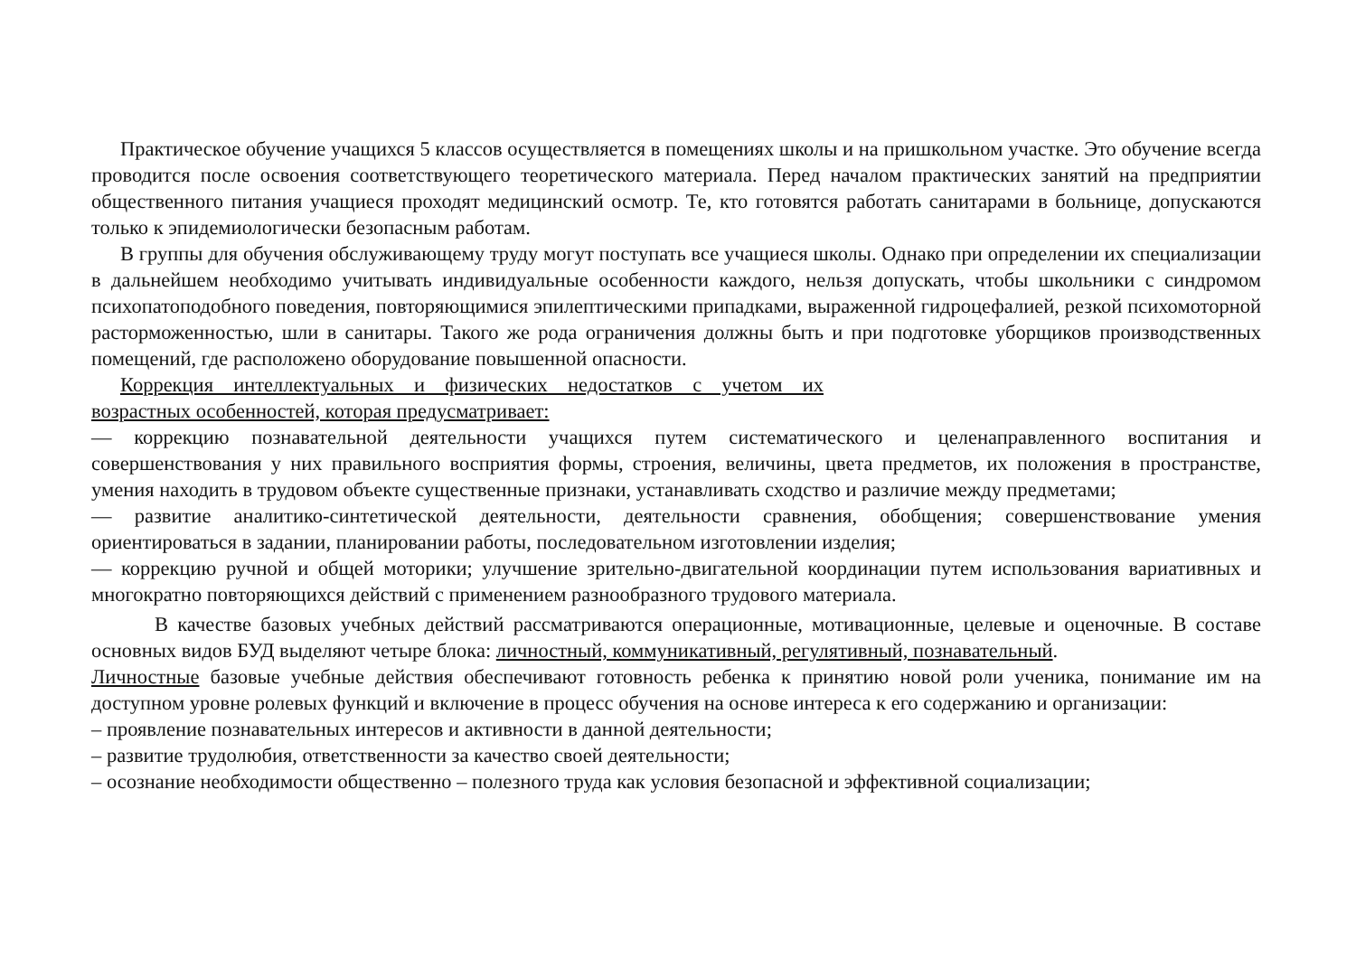Практическое обучение учащихся 5 классов осуществляется в помещениях школы и на пришкольном участке. Это обучение всегда проводится после освоения соответствующего теоретического материала. Перед началом практических занятий на предприятии общественного питания учащиеся проходят медицинский осмотр. Те, кто готовятся работать санитарами в больнице, допускаются только к эпидемиологически безопасным работам.
В группы для обучения обслуживающему труду могут поступать все учащиеся школы. Однако при определении их специализации в дальнейшем необходимо учитывать индивидуальные особенности каждого, нельзя допускать, чтобы школьники с синдромом психопатоподобного поведения, повторяющимися эпилептическими припадками, выраженной гидроцефалией, резкой психомоторной расторможенностью, шли в санитары. Такого же рода ограничения должны быть и при подготовке уборщиков производственных помещений, где расположено оборудование повышенной опасности.
Коррекция интеллектуальных и физических недостатков с учетом их
возрастных особенностей, которая предусматривает:
— коррекцию познавательной деятельности учащихся путем систематического и целенаправленного воспитания и совершенствования у них правильного восприятия формы, строения, величины, цвета предметов, их положения в пространстве, умения находить в трудовом объекте существенные признаки, устанавливать сходство и различие между предметами;
— развитие аналитико-синтетической деятельности, деятельности сравнения, обобщения; совершенствование умения ориентироваться в задании, планировании работы, последовательном изготовлении изделия;
— коррекцию ручной и общей моторики; улучшение зрительно-двигательной координации путем использования вариативных и многократно повторяющихся действий с применением разнообразного трудового материала.
В качестве базовых учебных действий рассматриваются операционные, мотивационные, целевые и оценочные. В составе основных видов БУД выделяют четыре блока: личностный, коммуникативный, регулятивный, познавательный.
Личностные базовые учебные действия обеспечивают готовность ребенка к принятию новой роли ученика, понимание им на доступном уровне ролевых функций и включение в процесс обучения на основе интереса к его содержанию и организации:
– проявление познавательных интересов и активности в данной деятельности;
– развитие трудолюбия, ответственности за качество своей деятельности;
– осознание необходимости общественно – полезного труда как условия безопасной и эффективной социализации;